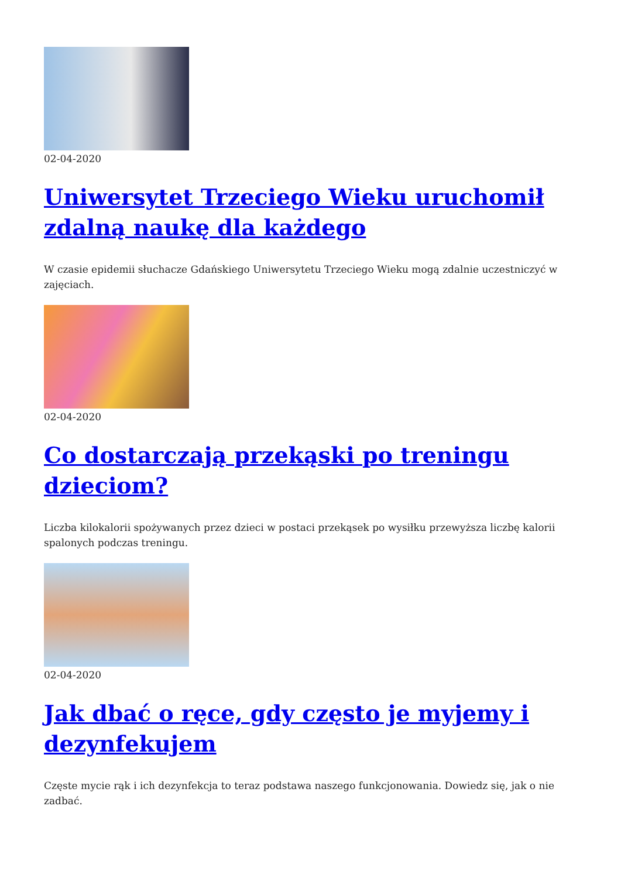02-04-2020
Uniwersytet Trzeciego Wieku uruchomił zdalną naukę dla każdego
W czasie epidemii słuchacze Gdańskiego Uniwersytetu Trzeciego Wieku mogą zdalnie uczestniczyć w zajęciach.
02-04-2020
Co dostarczają przekąski po treningu dzieciom?
Liczba kilokalorii spożywanych przez dzieci w postaci przekąsek po wysiłku przewyższa liczbę kalorii spalonych podczas treningu.
02-04-2020
Jak dbać o ręce, gdy często je myjemy i dezynfekujem
Częste mycie rąk i ich dezynfekcja to teraz podstawa naszego funkcjonowania. Dowiedz się, jak o nie zadbać.